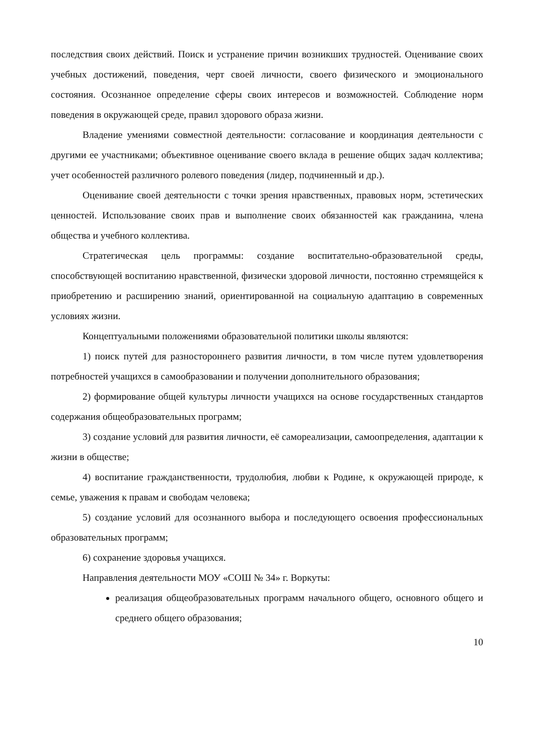последствия своих действий. Поиск и устранение причин возникших трудностей. Оценивание своих учебных достижений, поведения, черт своей личности, своего физического и эмоционального состояния. Осознанное определение сферы своих интересов и возможностей. Соблюдение норм поведения в окружающей среде, правил здорового образа жизни.
Владение умениями совместной деятельности: согласование и координация деятельности с другими ее участниками; объективное оценивание своего вклада в решение общих задач коллектива; учет особенностей различного ролевого поведения (лидер, подчиненный и др.).
Оценивание своей деятельности с точки зрения нравственных, правовых норм, эстетических ценностей. Использование своих прав и выполнение своих обязанностей как гражданина, члена общества и учебного коллектива.
Стратегическая цель программы: создание воспитательно-образовательной среды, способствующей воспитанию нравственной, физически здоровой личности, постоянно стремящейся к приобретению и расширению знаний, ориентированной на социальную адаптацию в современных условиях жизни.
Концептуальными положениями образовательной политики школы являются:
1) поиск путей для разностороннего развития личности, в том числе путем удовлетворения потребностей учащихся в самообразовании и получении дополнительного образования;
2) формирование общей культуры личности учащихся на основе государственных стандартов содержания общеобразовательных программ;
3) создание условий для развития личности, её самореализации, самоопределения, адаптации к жизни в обществе;
4) воспитание гражданственности, трудолюбия, любви к Родине, к окружающей природе, к семье, уважения к правам и свободам человека;
5) создание условий для осознанного выбора и последующего освоения профессиональных образовательных программ;
6) сохранение здоровья учащихся.
Направления деятельности МОУ «СОШ № 34» г. Воркуты:
реализация общеобразовательных программ начального общего, основного общего и среднего общего образования;
10